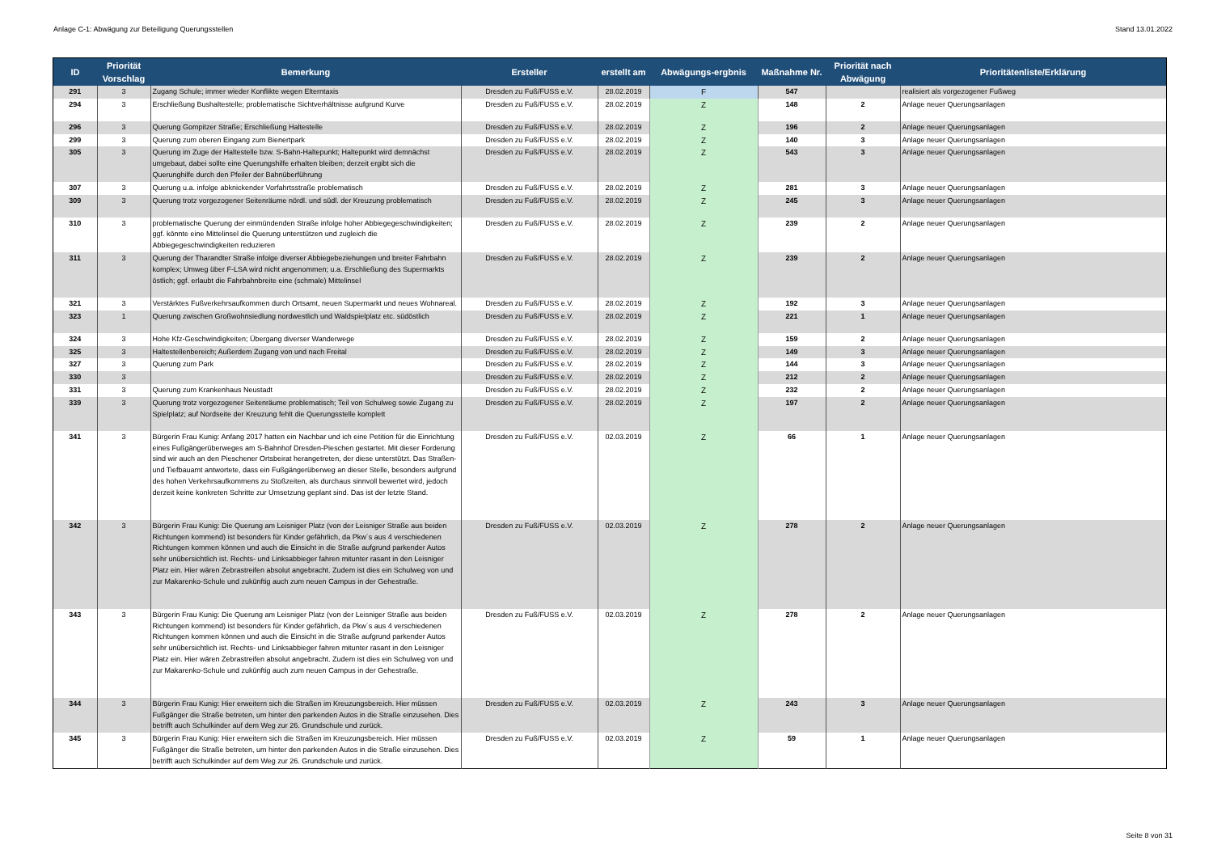Anlage C-1: Abwägung zur Beteiligung Querungsstellen Stand 13.01.2022
| ID | Priorität Vorschlag | Bemerkung | Ersteller | erstellt am | Abwägungs-ergbnis | Maßnahme Nr. | Priorität nach Abwägung | Prioritätenliste/Erklärung |
| --- | --- | --- | --- | --- | --- | --- | --- | --- |
| 291 | 3 | Zugang Schule; immer wieder Konflikte wegen Elterntaxis | Dresden zu Fuß/FUSS e.V. | 28.02.2019 | F | 547 | | realisiert als vorgezogener Fußweg |
| 294 | 3 | Erschließung Bushaltestelle; problematische Sichtverhältnisse aufgrund Kurve | Dresden zu Fuß/FUSS e.V. | 28.02.2019 | Z | 148 | 2 | Anlage neuer Querungsanlagen |
| 296 | 3 | Querung Gompitzer Straße; Erschließung Haltestelle | Dresden zu Fuß/FUSS e.V. | 28.02.2019 | Z | 196 | 2 | Anlage neuer Querungsanlagen |
| 299 | 3 | Querung zum oberen Eingang zum Bienertpark | Dresden zu Fuß/FUSS e.V. | 28.02.2019 | Z | 140 | 3 | Anlage neuer Querungsanlagen |
| 305 | 3 | Querung im Zuge der Haltestelle bzw. S-Bahn-Haltepunkt; Haltepunkt wird demnächst umgebaut, dabei sollte eine Querungshilfe erhalten bleiben; derzeit ergibt sich die Querunghilfe durch den Pfeiler der Bahnüberführung | Dresden zu Fuß/FUSS e.V. | 28.02.2019 | Z | 543 | 3 | Anlage neuer Querungsanlagen |
| 307 | 3 | Querung u.a. infolge abknickender Vorfahrtsstraße problematisch | Dresden zu Fuß/FUSS e.V. | 28.02.2019 | Z | 281 | 3 | Anlage neuer Querungsanlagen |
| 309 | 3 | Querung trotz vorgezogener Seitenräume nördl. und südl. der Kreuzung problematisch | Dresden zu Fuß/FUSS e.V. | 28.02.2019 | Z | 245 | 3 | Anlage neuer Querungsanlagen |
| 310 | 3 | problematische Querung der einmündenden Straße infolge hoher Abbiegegeschwindigkeiten; ggf. könnte eine Mittelinsel die Querung unterstützen und zugleich die Abbiegegeschwindigkeiten reduzieren | Dresden zu Fuß/FUSS e.V. | 28.02.2019 | Z | 239 | 2 | Anlage neuer Querungsanlagen |
| 311 | 3 | Querung der Tharandter Straße infolge diverser Abbiegebeziehungen und breiter Fahrbahn komplex; Umweg über F-LSA wird nicht angenommen; u.a. Erschließung des Supermarkts östlich; ggf. erlaubt die Fahrbahnbreite eine (schmale) Mittelinsel | Dresden zu Fuß/FUSS e.V. | 28.02.2019 | Z | 239 | 2 | Anlage neuer Querungsanlagen |
| 321 | 3 | Verstärktes Fußverkehrsaufkommen durch Ortsamt, neuen Supermarkt und neues Wohnareal. | Dresden zu Fuß/FUSS e.V. | 28.02.2019 | Z | 192 | 3 | Anlage neuer Querungsanlagen |
| 323 | 1 | Querung zwischen Großwohnsiedlung nordwestlich und Waldspielplatz etc. südöstlich | Dresden zu Fuß/FUSS e.V. | 28.02.2019 | Z | 221 | 1 | Anlage neuer Querungsanlagen |
| 324 | 3 | Hohe Kfz-Geschwindigkeiten; Übergang diverser Wanderwege | Dresden zu Fuß/FUSS e.V. | 28.02.2019 | Z | 159 | 2 | Anlage neuer Querungsanlagen |
| 325 | 3 | Haltestellenbereich; Außerdem Zugang von und nach Freital | Dresden zu Fuß/FUSS e.V. | 28.02.2019 | Z | 149 | 3 | Anlage neuer Querungsanlagen |
| 327 | 3 | Querung zum Park | Dresden zu Fuß/FUSS e.V. | 28.02.2019 | Z | 144 | 3 | Anlage neuer Querungsanlagen |
| 330 | 3 | | Dresden zu Fuß/FUSS e.V. | 28.02.2019 | Z | 212 | 2 | Anlage neuer Querungsanlagen |
| 331 | 3 | Querung zum Krankenhaus Neustadt | Dresden zu Fuß/FUSS e.V. | 28.02.2019 | Z | 232 | 2 | Anlage neuer Querungsanlagen |
| 339 | 3 | Querung trotz vorgezogener Seitenräume problematisch; Teil von Schulweg sowie Zugang zu Spielplatz; auf Nordseite der Kreuzung fehlt die Querungsstelle komplett | Dresden zu Fuß/FUSS e.V. | 28.02.2019 | Z | 197 | 2 | Anlage neuer Querungsanlagen |
| 341 | 3 | Bürgerin Frau Kunig: Anfang 2017 hatten ein Nachbar und ich eine Petition für die Einrichtung eines Fußgängerüberweges am S-Bahnhof Dresden-Pieschen gestartet. Mit dieser Forderung sind wir auch an den Pieschener Ortsbeirat herangetreten, der diese unterstützt. Das Straßen- und Tiefbauamt antwortete, dass ein Fußgängerüberweg an dieser Stelle, besonders aufgrund des hohen Verkehrsaufkommens zu Stoßzeiten, als durchaus sinnvoll bewertet wird, jedoch derzeit keine konkreten Schritte zur Umsetzung geplant sind. Das ist der letzte Stand. | Dresden zu Fuß/FUSS e.V. | 02.03.2019 | Z | 66 | 1 | Anlage neuer Querungsanlagen |
| 342 | 3 | Bürgerin Frau Kunig: Die Querung am Leisniger Platz (von der Leisniger Straße aus beiden Richtungen kommend) ist besonders für Kinder gefährlich, da Pkw´s aus 4 verschiedenen Richtungen kommen können und auch die Einsicht in die Straße aufgrund parkender Autos sehr unübersichtlich ist. Rechts- und Linksabbieger fahren mitunter rasant in den Leisniger Platz ein. Hier wären Zebrastreifen absolut angebracht. Zudem ist dies ein Schulweg von und zur Makarenko-Schule und zukünftig auch zum neuen Campus in der Gehestraße. | Dresden zu Fuß/FUSS e.V. | 02.03.2019 | Z | 278 | 2 | Anlage neuer Querungsanlagen |
| 343 | 3 | Bürgerin Frau Kunig: Die Querung am Leisniger Platz (von der Leisniger Straße aus beiden Richtungen kommend) ist besonders für Kinder gefährlich, da Pkw´s aus 4 verschiedenen Richtungen kommen können und auch die Einsicht in die Straße aufgrund parkender Autos sehr unübersichtlich ist. Rechts- und Linksabbieger fahren mitunter rasant in den Leisniger Platz ein. Hier wären Zebrastreifen absolut angebracht. Zudem ist dies ein Schulweg von und zur Makarenko-Schule und zukünftig auch zum neuen Campus in der Gehestraße. | Dresden zu Fuß/FUSS e.V. | 02.03.2019 | Z | 278 | 2 | Anlage neuer Querungsanlagen |
| 344 | 3 | Bürgerin Frau Kunig: Hier erweitern sich die Straßen im Kreuzungsbereich. Hier müssen Fußgänger die Straße betreten, um hinter den parkenden Autos in die Straße einzusehen. Dies betrifft auch Schulkinder auf dem Weg zur 26. Grundschule und zurück. | Dresden zu Fuß/FUSS e.V. | 02.03.2019 | Z | 243 | 3 | Anlage neuer Querungsanlagen |
| 345 | 3 | Bürgerin Frau Kunig: Hier erweitern sich die Straßen im Kreuzungsbereich. Hier müssen Fußgänger die Straße betreten, um hinter den parkenden Autos in die Straße einzusehen. Dies betrifft auch Schulkinder auf dem Weg zur 26. Grundschule und zurück. | Dresden zu Fuß/FUSS e.V. | 02.03.2019 | Z | 59 | 1 | Anlage neuer Querungsanlagen |
Seite 8 von 31